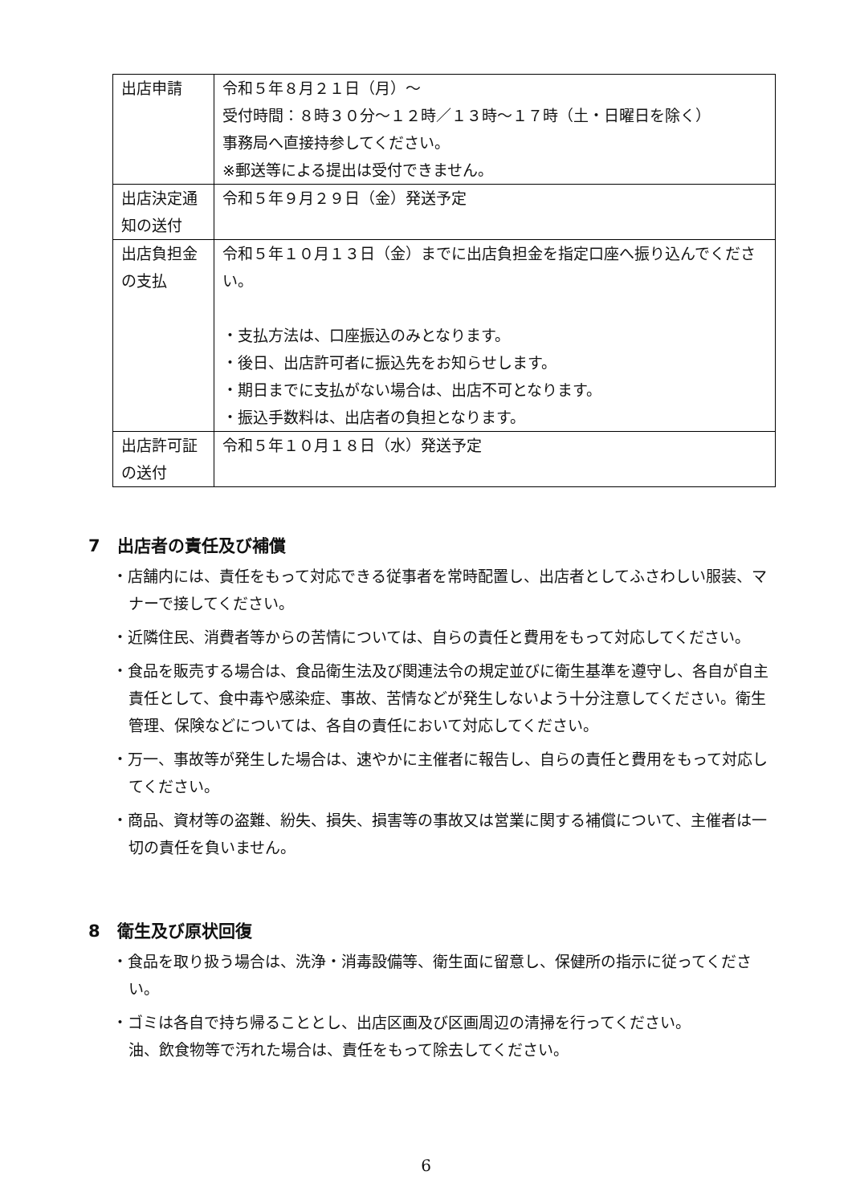| 出店申請 | 令和５年８月２１日（月）～ 受付時間：８時３０分～１２時／１３時～１７時（土・日曜日を除く） 事務局へ直接持参してください。 ※郵送等による提出は受付できません。 |
| 出店決定通知の送付 | 令和５年９月２９日（金）発送予定 |
| 出店負担金の支払 | 令和５年１０月１３日（金）までに出店負担金を指定口座へ振り込んでください。 ・支払方法は、口座振込のみとなります。 ・後日、出店許可者に振込先をお知らせします。 ・期日までに支払がない場合は、出店不可となります。 ・振込手数料は、出店者の負担となります。 |
| 出店許可証の送付 | 令和５年１０月１８日（水）発送予定 |
7　出店者の責任及び補償
・店舗内には、責任をもって対応できる従事者を常時配置し、出店者としてふさわしい服装、マナーで接してください。
・近隣住民、消費者等からの苦情については、自らの責任と費用をもって対応してください。
・食品を販売する場合は、食品衛生法及び関連法令の規定並びに衛生基準を遵守し、各自が自主責任として、食中毒や感染症、事故、苦情などが発生しないよう十分注意してください。衛生管理、保険などについては、各自の責任において対応してください。
・万一、事故等が発生した場合は、速やかに主催者に報告し、自らの責任と費用をもって対応してください。
・商品、資材等の盗難、紛失、損失、損害等の事故又は営業に関する補償について、主催者は一切の責任を負いません。
8　衛生及び原状回復
・食品を取り扱う場合は、洗浄・消毒設備等、衛生面に留意し、保健所の指示に従ってください。
・ゴミは各自で持ち帰ることとし、出店区画及び区画周辺の清掃を行ってください。
油、飲食物等で汚れた場合は、責任をもって除去してください。
6